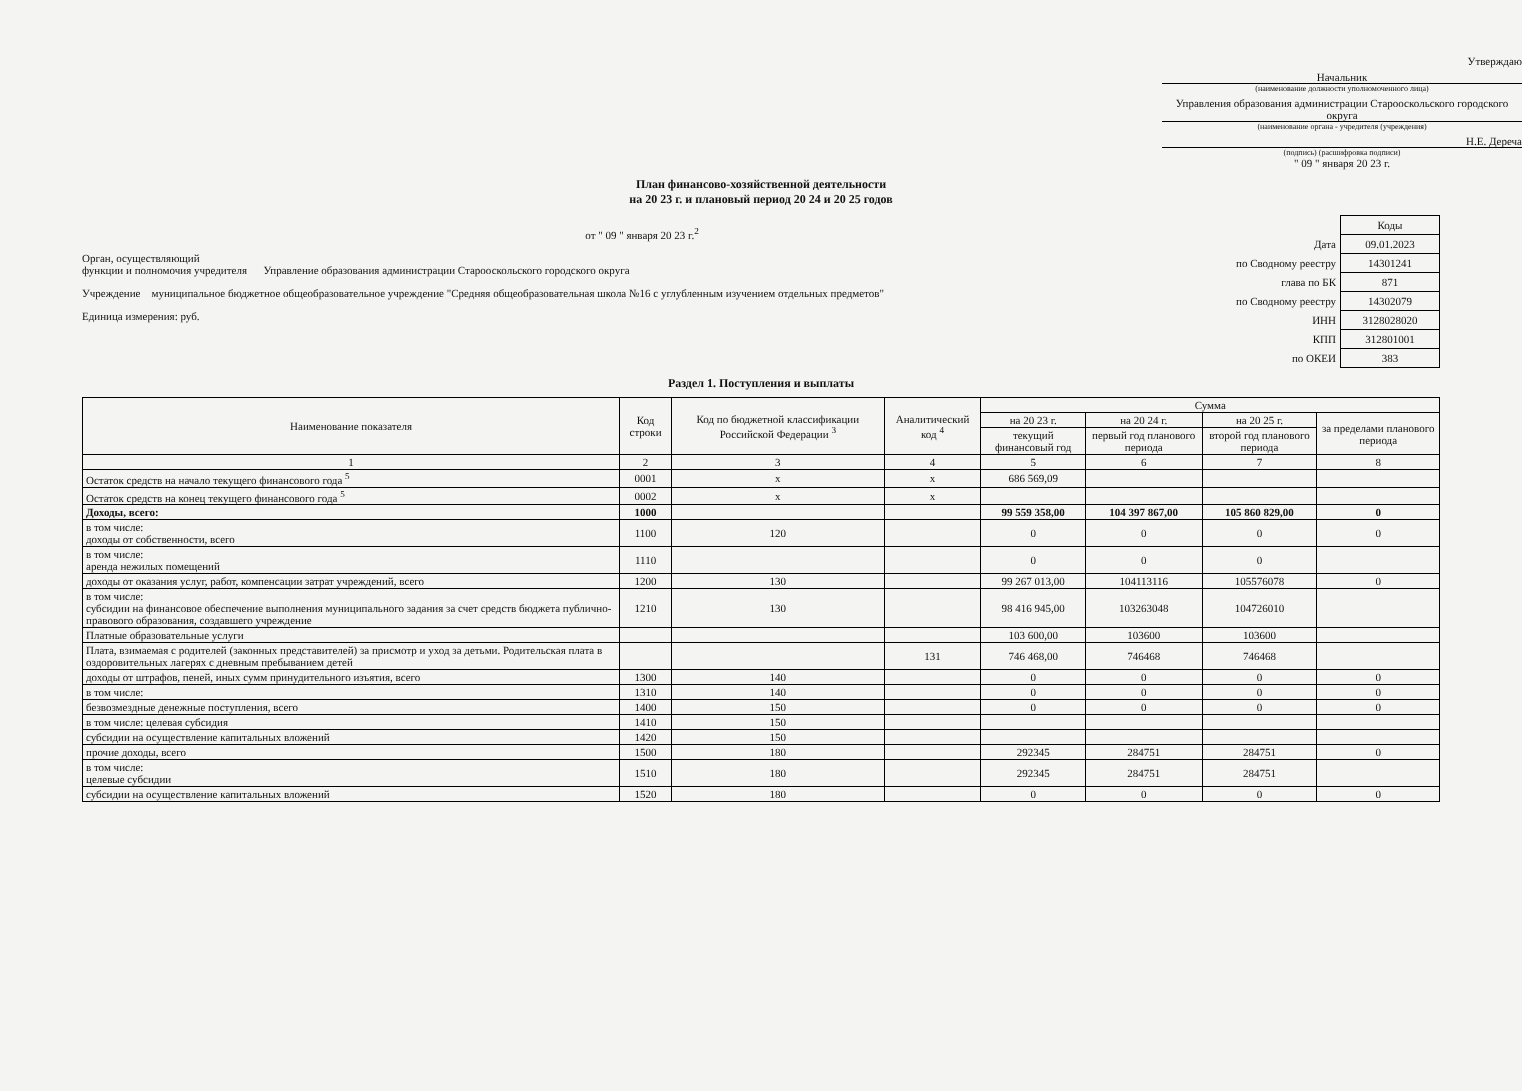Утверждаю
Начальник
(наименование должности уполномоченного лица)
Управления образования администрации Старооскольского городского округа
(наименование органа - учредителя (учреждения)
Н.Е. Дереча
(подпись) (расшифровка подписи)
" 09 " января 20 23 г.
План финансово-хозяйственной деятельности
на 20 23 г. и плановый период 20 24 и 20 25 годов
от " 09 " января 20 23 г.<sup>2</sup>
Орган, осуществляющий
функции и полномочия учредителя Управление образования администрации Старооскольского городского округа
Учреждение муниципальное бюджетное общеобразовательное учреждение "Средняя общеобразовательная школа №16 с углубленным изучением отдельных предметов"
Единица измерения: руб.
| | Коды |
| Дата | 09.01.2023 |
| по Сводному реестру | 14301241 |
| глава по БК | 871 |
| по Сводному реестру | 14302079 |
| ИНН | 3128028020 |
| КПП | 312801001 |
| по ОКЕИ | 383 |
Раздел 1. Поступления и выплаты
| Наименование показателя | Код строки | Код по бюджетной классификации Российской Федерации <sup>3</sup> | Аналитический код <sup>4</sup> | Сумма | | | |
| --- | --- | --- | --- | --- | --- | --- | --- |
| | | | | на 20 23 г. | на 20 24 г. | на 20 25 г. | за пределами планового периода |
| | | | | текущий финансовый год | первый год планового периода | второй год планового периода | |
| 1 | 2 | 3 | 4 | 5 | 6 | 7 | 8 |
| Остаток средств на начало текущего финансового года <sup>5</sup> | 0001 | x | x | 686 569,09 | | | |
| Остаток средств на конец текущего финансового года <sup>5</sup> | 0002 | x | x | | | | |
| Доходы, всего: | 1000 | | | 99 559 358,00 | 104 397 867,00 | 105 860 829,00 | 0 |
| в том числе: доходы от собственности, всего | 1100 | 120 | | 0 | 0 | 0 | 0 |
| в том числе: аренда нежилых помещений | 1110 | | | 0 | 0 | 0 | |
| доходы от оказания услуг, работ, компенсации затрат учреждений, всего | 1200 | 130 | | 99 267 013,00 | 104113116 | 105576078 | 0 |
| в том числе: субсидии на финансовое обеспечение выполнения муниципального задания за счет средств бюджета публично-правового образования, создавшего учреждение | 1210 | 130 | | 98 416 945,00 | 103263048 | 104726010 | |
| Платные образовательные услуги | | | | 103 600,00 | 103600 | 103600 | |
| Плата, взимаемая с родителей (законных представителей) за присмотр и уход за детьми. Родительская плата в оздоровительных лагерях с дневным пребыванием детей | | | 131 | 746 468,00 | 746468 | 746468 | |
| доходы от штрафов, пеней, иных сумм принудительного изъятия, всего | 1300 | 140 | | 0 | 0 | 0 | 0 |
| в том числе: | 1310 | 140 | | 0 | 0 | 0 | 0 |
| безвозмездные денежные поступления, всего | 1400 | 150 | | 0 | 0 | 0 | 0 |
| в том числе: целевая субсидия | 1410 | 150 | | | | | |
| субсидии на осуществление капитальных вложений | 1420 | 150 | | | | | |
| прочие доходы, всего | 1500 | 180 | | 292345 | 284751 | 284751 | 0 |
| в том числе: целевые субсидии | 1510 | 180 | | 292345 | 284751 | 284751 | |
| субсидии на осуществление капитальных вложений | 1520 | 180 | | 0 | 0 | 0 | 0 |